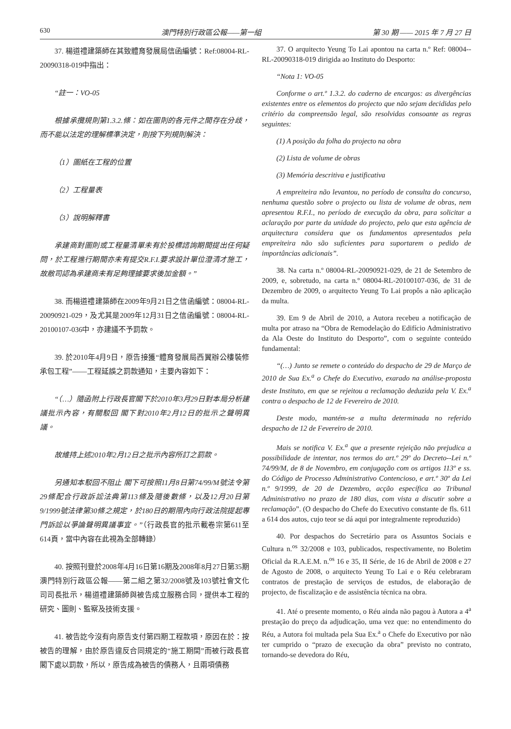630 澳門特別行政區公報——第一組 第 30 期 —— 2015 年 7 月 27 日
37. 楊道禮建築師在其致體育發展局信函編號：Ref:08004-RL-20090318-019中指出：
“註一：VO-05
根據承攬規則第1.3.2.條：如在圖則的各元件之間存在分歧，而不能以法定的理解標準決定，則按下列規則解決：
（1）圖紙在工程的位置
（2）工程量表
（3）說明解釋書
承建商對圖則或工程量清單未有於投標諮詢期間提出任何疑問，於工程進行期間亦未有提交R.F.I.要求設計單位澄清才施工，故敝司認為承建商未有足夠理據要求後加金額。”
38. 而楊道禮建築師在2009年9月21日之信函編號：08004-RL-20090921-029，及尤其是2009年12月31日之信函編號：08004-RL-20100107-036中，亦建議不予罰款。
39. 於2010年4月9日，原告接獲“體育發展局西翼辦公樓裝修承包工程”——工程延誤之罰款通知，主要內容如下：
“（…）隨函附上行政長官閣下於2010年3月29日對本局分析建議批示內容，有關駁回 閣下對2010年2月12日的批示之聲明異議。
故維持上述2010年2月12日之批示內容所訂之罰款。
另通知本駁回不阻止 閣下可按照11月8日第74/99/M號法令第29條配合行政訴訟法典第113條及隨後數條，以及12月20日第9/1999號法律第30條之規定，於180日的期限內向行政法院提起專門訴訟以爭論聲明異議事宜。”（行政長官的批示載卷宗第611至614頁，當中內容在此視為全部轉錄）
40. 按照刊登於2008年4月16日第16期及2008年8月27日第35期澳門特別行政區公報——第二組之第32/2008號及103號社會文化司司長批示，楊道禮建築師與被告成立服務合同，提供本工程的研究、圖則、監察及技術支援。
41. 被告訖今沒有向原告支付第四期工程款項，原因在於：按被告的理解，由於原告違反合同規定的“施工期間”而被行政長官 閣下處以罰款，所以，原告成為被告的債務人，且兩項債務
37. O arquitecto Yeung To Lai apontou na carta n.º Ref: 08004--RL-20090318-019 dirigida ao Instituto do Desporto:
“Nota 1: VO-05
Conforme o art.º 1.3.2. do caderno de encargos: as divergências existentes entre os elementos do projecto que não sejam decididas pelo critério da compreensão legal, são resolvidas consoante as regras seguintes:
(1) A posição da folha do projecto na obra
(2) Lista de volume de obras
(3) Memória descritiva e justificativa
A empreiteira não levantou, no período de consulta do concurso, nenhuma questão sobre o projecto ou lista de volume de obras, nem apresentou R.F.I., no período de execução da obra, para solicitar a aclaração por parte da unidade do projecto, pelo que esta agência de arquitectura considera que os fundamentos apresentados pela empreiteira não são suficientes para suportarem o pedido de importâncias adicionais”.
38. Na carta n.º 08004-RL-20090921-029, de 21 de Setembro de 2009, e, sobretudo, na carta n.º 08004-RL-20100107-036, de 31 de Dezembro de 2009, o arquitecto Yeung To Lai propôs a não aplicação da multa.
39. Em 9 de Abril de 2010, a Autora recebeu a notificação de multa por atraso na “Obra de Remodelação do Edifício Administrativo da Ala Oeste do Instituto do Desporto”, com o seguinte conteúdo fundamental:
“(…) Junto se remete o conteúdo do despacho de 29 de Março de 2010 de Sua Ex.<sup>a</sup> o Chefe do Executivo, exarado na análise-proposta deste Instituto, em que se rejeitou a reclamação deduzida pela V. Ex.<sup>a</sup> contra o despacho de 12 de Fevereiro de 2010.
Deste modo, mantém-se a multa determinada no referido despacho de 12 de Fevereiro de 2010.
Mais se notifica V. Ex.<sup>a</sup> que a presente rejeição não prejudica a possibilidade de intentar, nos termos do art.º 29º do Decreto--Lei n.º 74/99/M, de 8 de Novembro, em conjugação com os artigos 113º e ss. do Código de Processo Administrativo Contencioso, e art.º 30º da Lei n.º 9/1999, de 20 de Dezembro, acção específica ao Tribunal Administrativo no prazo de 180 dias, com vista a discutir sobre a reclamação”. (O despacho do Chefe do Executivo constante de fls. 611 a 614 dos autos, cujo teor se dá aqui por integralmente reproduzido)
40. Por despachos do Secretário para os Assuntos Sociais e Cultura n.<sup>os</sup> 32/2008 e 103, publicados, respectivamente, no Boletim Oficial da R.A.E.M. n.<sup>os</sup> 16 e 35, II Série, de 16 de Abril de 2008 e 27 de Agosto de 2008, o arquitecto Yeung To Lai e o Réu celebraram contratos de prestação de serviços de estudos, de elaboração de projecto, de fiscalização e de assistência técnica na obra.
41. Até o presente momento, o Réu ainda não pagou à Autora a 4<sup>a</sup> prestação do preço da adjudicação, uma vez que: no entendimento do Réu, a Autora foi multada pela Sua Ex.<sup>a</sup> o Chefe do Executivo por não ter cumprido o “prazo de execução da obra” previsto no contrato, tornando-se devedora do Réu,